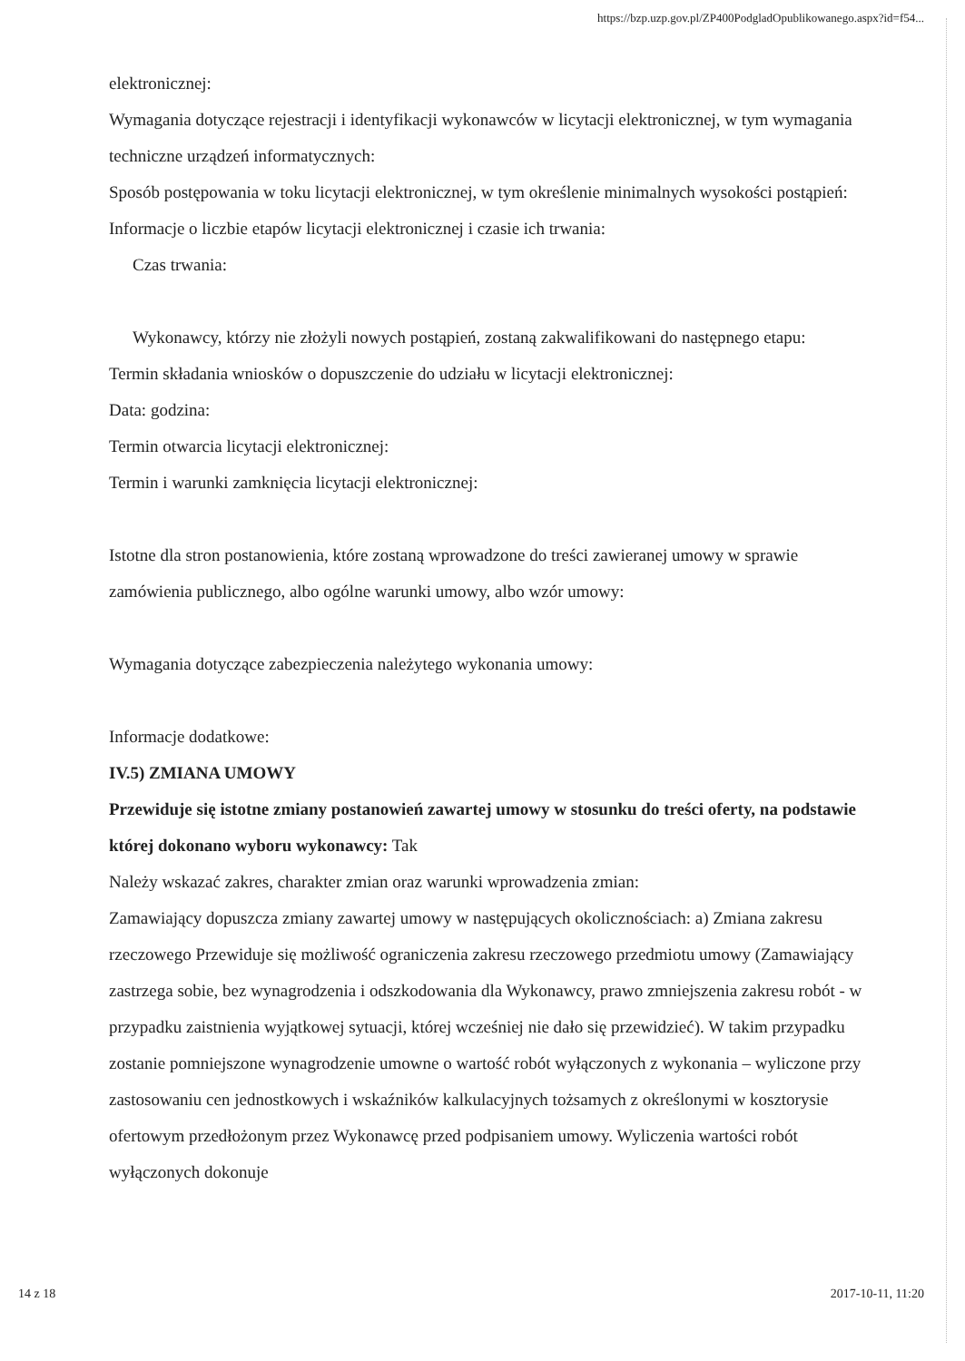https://bzp.uzp.gov.pl/ZP400PodgladOpublikowanego.aspx?id=f54...
elektronicznej:
Wymagania dotyczące rejestracji i identyfikacji wykonawców w licytacji elektronicznej, w tym wymagania techniczne urządzeń informatycznych:
Sposób postępowania w toku licytacji elektronicznej, w tym określenie minimalnych wysokości postąpień:
Informacje o liczbie etapów licytacji elektronicznej i czasie ich trwania:
Czas trwania:
Wykonawcy, którzy nie złożyli nowych postąpień, zostaną zakwalifikowani do następnego etapu:
Termin składania wniosków o dopuszczenie do udziału w licytacji elektronicznej:
Data: godzina:
Termin otwarcia licytacji elektronicznej:
Termin i warunki zamknięcia licytacji elektronicznej:
Istotne dla stron postanowienia, które zostaną wprowadzone do treści zawieranej umowy w sprawie zamówienia publicznego, albo ogólne warunki umowy, albo wzór umowy:
Wymagania dotyczące zabezpieczenia należytego wykonania umowy:
Informacje dodatkowe:
IV.5) ZMIANA UMOWY
Przewiduje się istotne zmiany postanowień zawartej umowy w stosunku do treści oferty, na podstawie której dokonano wyboru wykonawcy: Tak
Należy wskazać zakres, charakter zmian oraz warunki wprowadzenia zmian:
Zamawiający dopuszcza zmiany zawartej umowy w następujących okolicznościach: a) Zmiana zakresu rzeczowego Przewiduje się możliwość ograniczenia zakresu rzeczowego przedmiotu umowy (Zamawiający zastrzega sobie, bez wynagrodzenia i odszkodowania dla Wykonawcy, prawo zmniejszenia zakresu robót - w przypadku zaistnienia wyjątkowej sytuacji, której wcześniej nie dało się przewidzieć). W takim przypadku zostanie pomniejszone wynagrodzenie umowne o wartość robót wyłączonych z wykonania – wyliczone przy zastosowaniu cen jednostkowych i wskaźników kalkulacyjnych tożsamych z określonymi w kosztorysie ofertowym przedłożonym przez Wykonawcę przed podpisaniem umowy. Wyliczenia wartości robót wyłączonych dokonuje
14 z 18 2017-10-11, 11:20